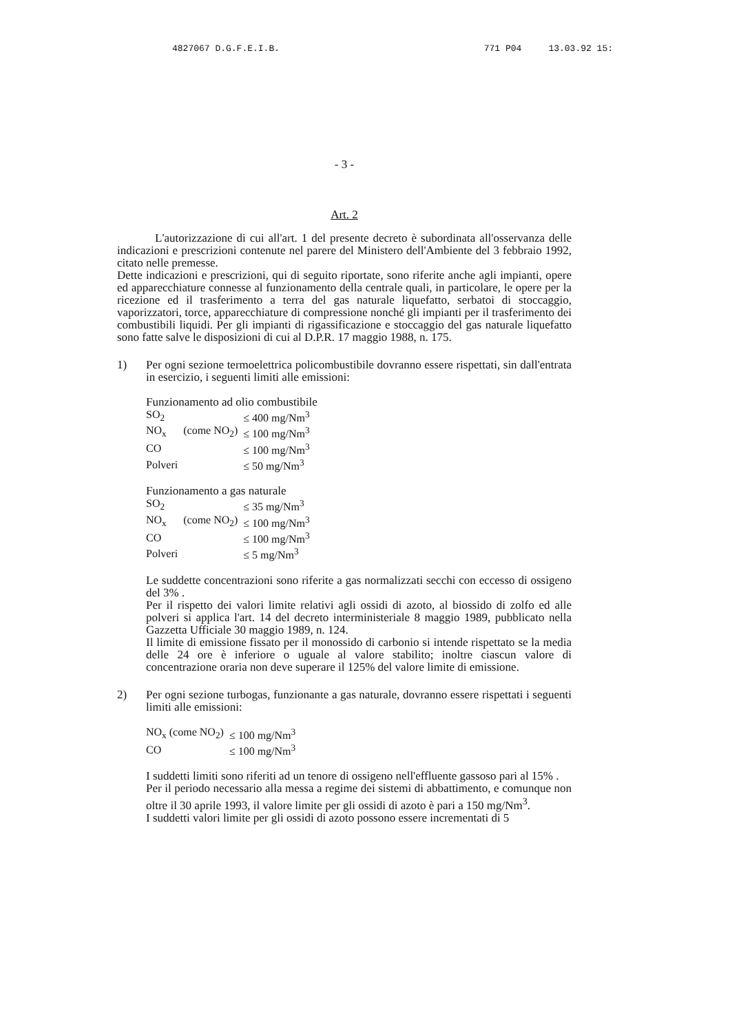4827067 D.G.F.E.I.B. 771 P04 13.03.92 15:
- 3 -
Art. 2
L'autorizzazione di cui all'art. 1 del presente decreto è subordinata all'osservanza delle indicazioni e prescrizioni contenute nel parere del Ministero dell'Ambiente del 3 febbraio 1992, citato nelle premesse.
Dette indicazioni e prescrizioni, qui di seguito riportate, sono riferite anche agli impianti, opere ed apparecchiature connesse al funzionamento della centrale quali, in particolare, le opere per la ricezione ed il trasferimento a terra del gas naturale liquefatto, serbatoi di stoccaggio, vaporizzatori, torce, apparecchiature di compressione nonché gli impianti per il trasferimento dei combustibili liquidi. Per gli impianti di rigassificazione e stoccaggio del gas naturale liquefatto sono fatte salve le disposizioni di cui al D.P.R. 17 maggio 1988, n. 175.
1) Per ogni sezione termoelettrica policombustibile dovranno essere rispettati, sin dall'entrata in esercizio, i seguenti limiti alle emissioni:
Funzionamento ad olio combustibile
| SO<sub>2</sub> | | ≤ 400 mg/Nm<sup>3</sup> |
| NO<sub>x</sub> | (come NO<sub>2</sub>) | ≤ 100 mg/Nm<sup>3</sup> |
| CO | | ≤ 100 mg/Nm<sup>3</sup> |
| Polveri | | ≤ 50 mg/Nm<sup>3</sup> |
Funzionamento a gas naturale
| SO<sub>2</sub> | | ≤ 35 mg/Nm<sup>3</sup> |
| NO<sub>x</sub> | (come NO<sub>2</sub>) | ≤ 100 mg/Nm<sup>3</sup> |
| CO | | ≤ 100 mg/Nm<sup>3</sup> |
| Polveri | | ≤ 5 mg/Nm<sup>3</sup> |
Le suddette concentrazioni sono riferite a gas normalizzati secchi con eccesso di ossigeno del 3% .
Per il rispetto dei valori limite relativi agli ossidi di azoto, al biossido di zolfo ed alle polveri si applica l'art. 14 del decreto interministeriale 8 maggio 1989, pubblicato nella Gazzetta Ufficiale 30 maggio 1989, n. 124.
Il limite di emissione fissato per il monossido di carbonio si intende rispettato se la media delle 24 ore è inferiore o uguale al valore stabilito; inoltre ciascun valore di concentrazione oraria non deve superare il 125% del valore limite di emissione.
2) Per ogni sezione turbogas, funzionante a gas naturale, dovranno essere rispettati i seguenti limiti alle emissioni:
| NO<sub>x</sub> (come NO<sub>2</sub>) | ≤ 100 mg/Nm<sup>3</sup> |
| CO | ≤ 100 mg/Nm<sup>3</sup> |
I suddetti limiti sono riferiti ad un tenore di ossigeno nell'effluente gassoso pari al 15% .
Per il periodo necessario alla messa a regime dei sistemi di abbattimento, e comunque non oltre il 30 aprile 1993, il valore limite per gli ossidi di azoto è pari a 150 mg/Nm<sup>3</sup>.
I suddetti valori limite per gli ossidi di azoto possono essere incrementati di 5